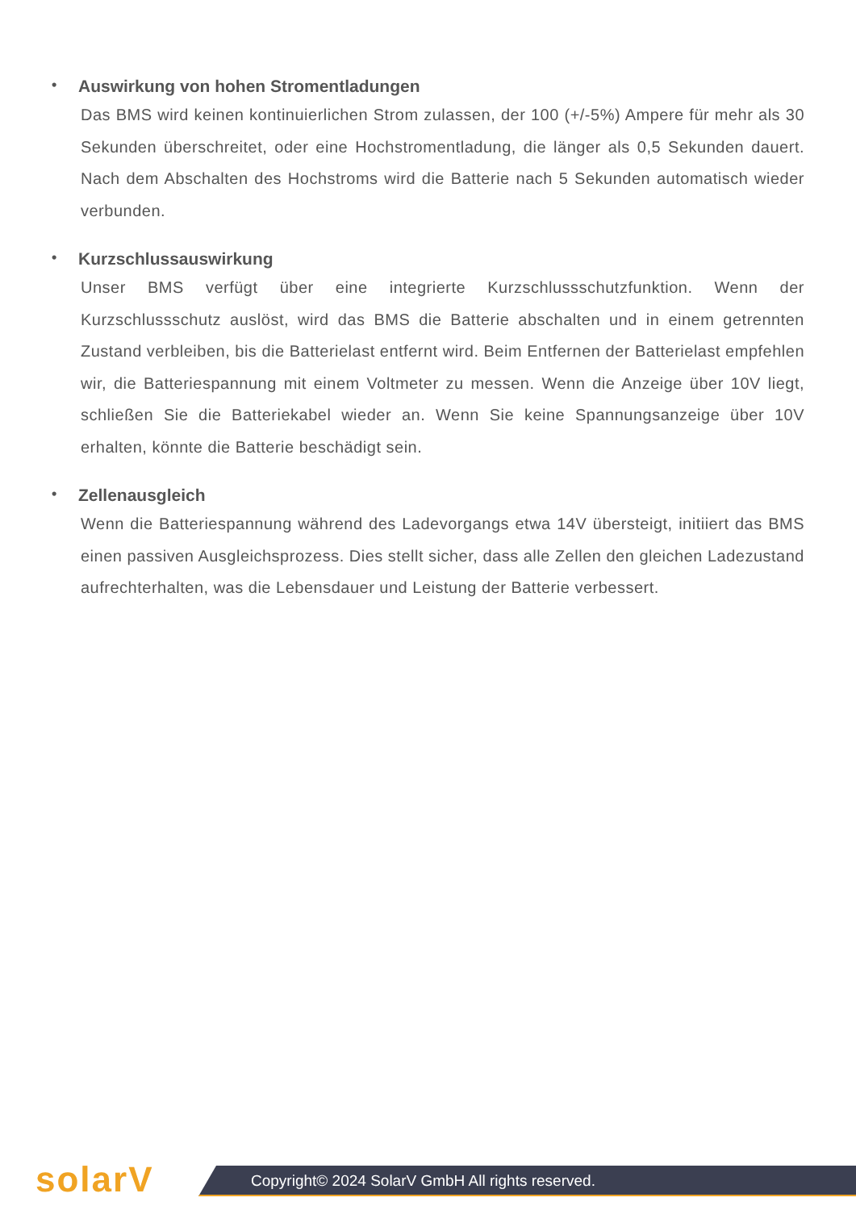• Auswirkung von hohen Stromentladungen
Das BMS wird keinen kontinuierlichen Strom zulassen, der 100 (+/-5%) Ampere für mehr als 30 Sekunden überschreitet, oder eine Hochstromentladung, die länger als 0,5 Sekunden dauert. Nach dem Abschalten des Hochstroms wird die Batterie nach 5 Sekunden automatisch wieder verbunden.
• Kurzschlussauswirkung
Unser BMS verfügt über eine integrierte Kurzschlussschutzfunktion. Wenn der Kurzschlussschutz auslöst, wird das BMS die Batterie abschalten und in einem getrennten Zustand verbleiben, bis die Batterielast entfernt wird. Beim Entfernen der Batterielast empfehlen wir, die Batteriespannung mit einem Voltmeter zu messen. Wenn die Anzeige über 10V liegt, schließen Sie die Batteriekabel wieder an. Wenn Sie keine Spannungsanzeige über 10V erhalten, könnte die Batterie beschädigt sein.
• Zellenausgleich
Wenn die Batteriespannung während des Ladevorgangs etwa 14V übersteigt, initiiert das BMS einen passiven Ausgleichsprozess. Dies stellt sicher, dass alle Zellen den gleichen Ladezustand aufrechterhalten, was die Lebensdauer und Leistung der Batterie verbessert.
solarV
Copyright© 2024 SolarV GmbH All rights reserved.